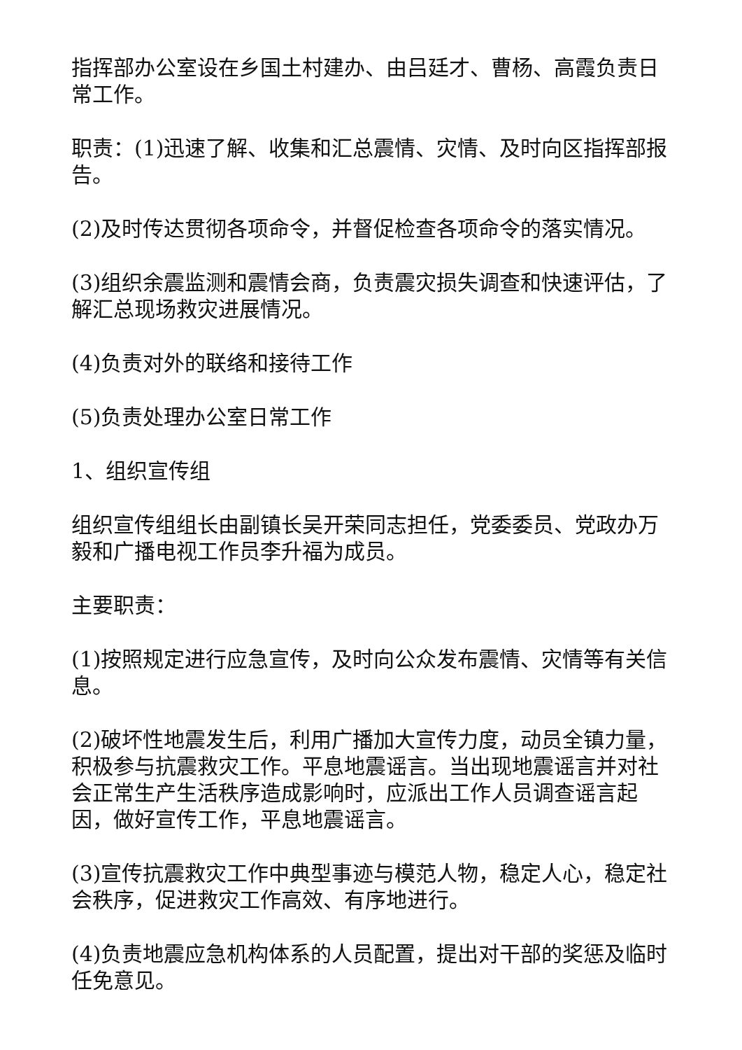指挥部办公室设在乡国土村建办、由吕廷才、曹杨、高霞负责日常工作。
职责：(1)迅速了解、收集和汇总震情、灾情、及时向区指挥部报告。
(2)及时传达贯彻各项命令，并督促检查各项命令的落实情况。
(3)组织余震监测和震情会商，负责震灾损失调查和快速评估，了解汇总现场救灾进展情况。
(4)负责对外的联络和接待工作
(5)负责处理办公室日常工作
1、组织宣传组
组织宣传组组长由副镇长吴开荣同志担任，党委委员、党政办万毅和广播电视工作员李升福为成员。
主要职责：
(1)按照规定进行应急宣传，及时向公众发布震情、灾情等有关信息。
(2)破坏性地震发生后，利用广播加大宣传力度，动员全镇力量，积极参与抗震救灾工作。平息地震谣言。当出现地震谣言并对社会正常生产生活秩序造成影响时，应派出工作人员调查谣言起因，做好宣传工作，平息地震谣言。
(3)宣传抗震救灾工作中典型事迹与模范人物，稳定人心，稳定社会秩序，促进救灾工作高效、有序地进行。
(4)负责地震应急机构体系的人员配置，提出对干部的奖惩及临时任免意见。